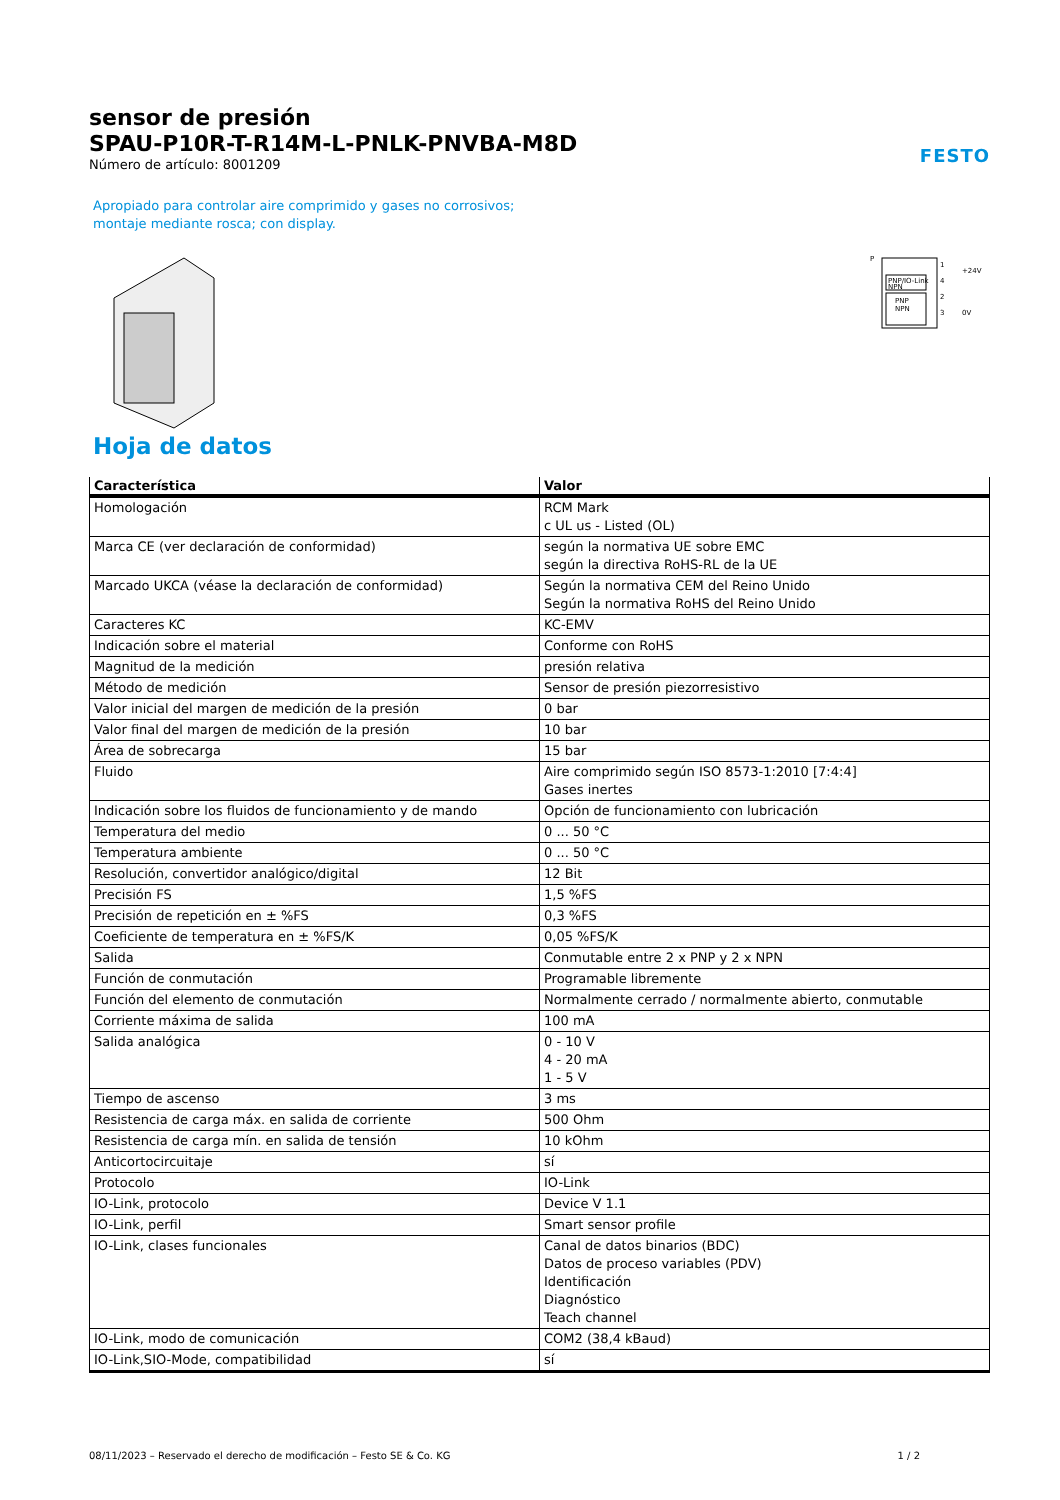sensor de presión
SPAU-P10R-T-R14M-L-PNLK-PNVBA-M8D
Número de artículo: 8001209
FESTO
Apropiado para controlar aire comprimido y gases no corrosivos;
montaje mediante rosca; con display.
P
PNP/IO-Link
NPN
PNP
NPN
1
4
2
3
+24V
0V
Hoja de datos
| Característica | Valor |
| --- | --- |
| Homologación | RCM Mark c UL us - Listed (OL) |
| Marca CE (ver declaración de conformidad) | según la normativa UE sobre EMC según la directiva RoHS-RL de la UE |
| Marcado UKCA (véase la declaración de conformidad) | Según la normativa CEM del Reino Unido Según la normativa RoHS del Reino Unido |
| Caracteres KC | KC-EMV |
| Indicación sobre el material | Conforme con RoHS |
| Magnitud de la medición | presión relativa |
| Método de medición | Sensor de presión piezorresistivo |
| Valor inicial del margen de medición de la presión | 0 bar |
| Valor final del margen de medición de la presión | 10 bar |
| Área de sobrecarga | 15 bar |
| Fluido | Aire comprimido según ISO 8573-1:2010 [7:4:4] Gases inertes |
| Indicación sobre los fluidos de funcionamiento y de mando | Opción de funcionamiento con lubricación |
| Temperatura del medio | 0 ... 50 °C |
| Temperatura ambiente | 0 ... 50 °C |
| Resolución, convertidor analógico/digital | 12 Bit |
| Precisión FS | 1,5 %FS |
| Precisión de repetición en ± %FS | 0,3 %FS |
| Coeficiente de temperatura en ± %FS/K | 0,05 %FS/K |
| Salida | Conmutable entre 2 x PNP y 2 x NPN |
| Función de conmutación | Programable libremente |
| Función del elemento de conmutación | Normalmente cerrado / normalmente abierto, conmutable |
| Corriente máxima de salida | 100 mA |
| Salida analógica | 0 - 10 V 4 - 20 mA 1 - 5 V |
| Tiempo de ascenso | 3 ms |
| Resistencia de carga máx. en salida de corriente | 500 Ohm |
| Resistencia de carga mín. en salida de tensión | 10 kOhm |
| Anticortocircuitaje | sí |
| Protocolo | IO-Link |
| IO-Link, protocolo | Device V 1.1 |
| IO-Link, perfil | Smart sensor profile |
| IO-Link, clases funcionales | Canal de datos binarios (BDC) Datos de proceso variables (PDV) Identificación Diagnóstico Teach channel |
| IO-Link, modo de comunicación | COM2 (38,4 kBaud) |
| IO-Link,SIO-Mode, compatibilidad | sí |
08/11/2023 – Reservado el derecho de modificación – Festo SE & Co. KG 1 / 2